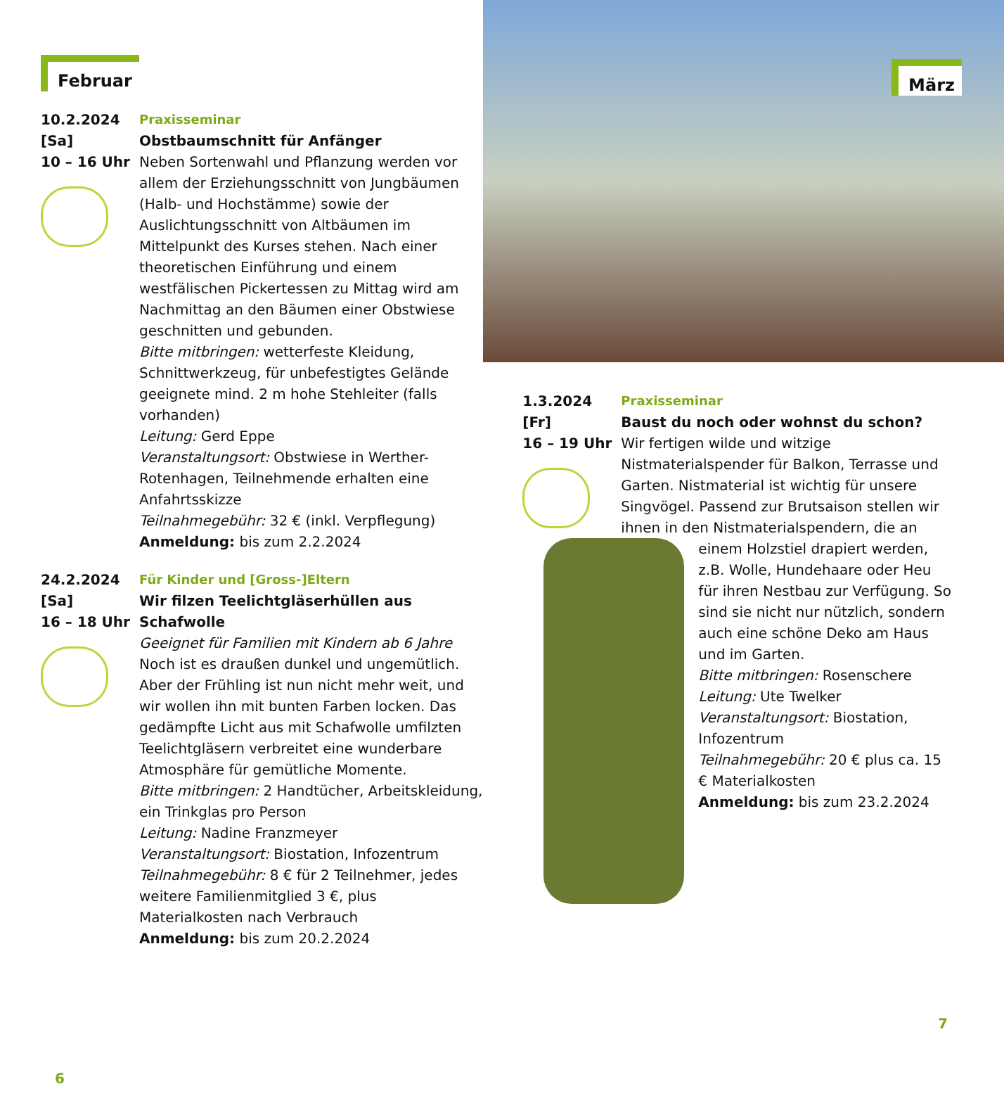Februar
10.2.2024
[Sa]
10 – 16 Uhr
Praxisseminar
Obstbaumschnitt für Anfänger
Neben Sortenwahl und Pflanzung werden vor allem der Erziehungsschnitt von Jungbäumen (Halb- und Hochstämme) sowie der Auslichtungsschnitt von Altbäumen im Mittelpunkt des Kurses stehen. Nach einer theoretischen Einführung und einem westfälischen Pickertessen zu Mittag wird am Nachmittag an den Bäumen einer Obstwiese geschnitten und gebunden.
Bitte mitbringen: wetterfeste Kleidung, Schnittwerkzeug, für unbefestigtes Gelände geeignete mind. 2 m hohe Stehleiter (falls vorhanden)
Leitung: Gerd Eppe
Veranstaltungsort: Obstwiese in Werther-Rotenhagen, Teilnehmende erhalten eine Anfahrtsskizze
Teilnahmegebühr: 32 € (inkl. Verpflegung)
Anmeldung: bis zum 2.2.2024
24.2.2024
[Sa]
16 – 18 Uhr
Für Kinder und [Gross-]Eltern
Wir filzen Teelichtgläserhüllen aus Schafwolle
Geeignet für Familien mit Kindern ab 6 Jahre
Noch ist es draußen dunkel und ungemütlich. Aber der Frühling ist nun nicht mehr weit, und wir wollen ihn mit bunten Farben locken. Das gedämpfte Licht aus mit Schafwolle umfilzten Teelichtgläsern verbreitet eine wunderbare Atmosphäre für gemütliche Momente.
Bitte mitbringen: 2 Handtücher, Arbeitskleidung, ein Trinkglas pro Person
Leitung: Nadine Franzmeyer
Veranstaltungsort: Biostation, Infozentrum
Teilnahmegebühr: 8 € für 2 Teilnehmer, jedes weitere Familienmitglied 3 €, plus Materialkosten nach Verbrauch
Anmeldung: bis zum 20.2.2024
6
März
1.3.2024
[Fr]
16 – 19 Uhr
Praxisseminar
Baust du noch oder wohnst du schon?
Wir fertigen wilde und witzige Nistmaterialspender für Balkon, Terrasse und Garten. Nistmaterial ist wichtig für unsere Singvögel. Passend zur Brutsaison stellen wir ihnen in den Nistmaterialspendern, die an einem
Holzstiel drapiert werden, z.B. Wolle, Hundehaare oder Heu für ihren Nestbau zur Verfügung. So sind sie nicht nur nützlich, sondern auch eine schöne Deko am Haus und im Garten.
Bitte mitbringen: Rosenschere
Leitung: Ute Twelker
Veranstaltungsort: Biostation, Infozentrum
Teilnahmegebühr: 20 € plus ca. 15 € Materialkosten
Anmeldung: bis zum 23.2.2024
7